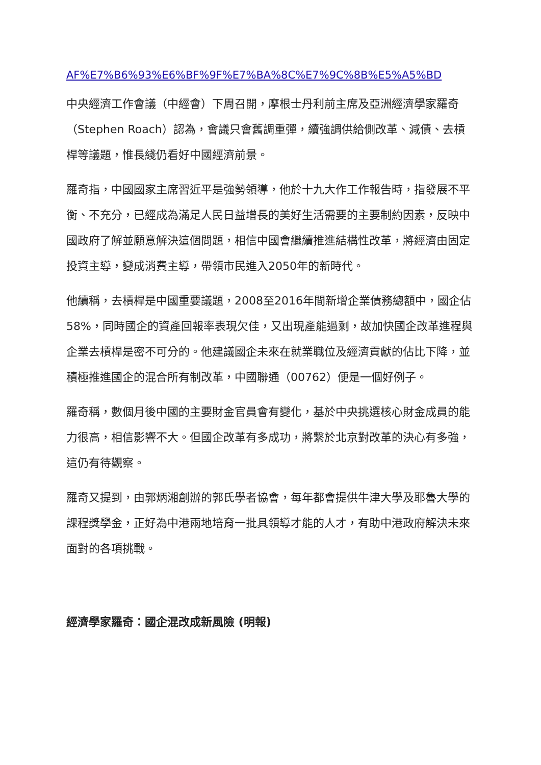AF%E7%B6%93%E6%BF%9F%E7%BA%8C%E7%9C%8B%E5%A5%BD
中央經濟工作會議（中經會）下周召開，摩根士丹利前主席及亞洲經濟學家羅奇（Stephen Roach）認為，會議只會舊調重彈，續強調供給側改革、減債、去槓桿等議題，惟長綫仍看好中國經濟前景。
羅奇指，中國國家主席習近平是強勢領導，他於十九大作工作報告時，指發展不平衡、不充分，已經成為滿足人民日益增長的美好生活需要的主要制約因素，反映中國政府了解並願意解決這個問題，相信中國會繼續推進結構性改革，將經濟由固定投資主導，變成消費主導，帶領市民進入2050年的新時代。
他續稱，去槓桿是中國重要議題，2008至2016年間新增企業債務總額中，國企佔58%，同時國企的資產回報率表現欠佳，又出現產能過剩，故加快國企改革進程與企業去槓桿是密不可分的。他建議國企未來在就業職位及經濟貢獻的佔比下降，並積極推進國企的混合所有制改革，中國聯通（00762）便是一個好例子。
羅奇稱，數個月後中國的主要財金官員會有變化，基於中央挑選核心財金成員的能力很高，相信影響不大。但國企改革有多成功，將繫於北京對改革的決心有多強，這仍有待觀察。
羅奇又提到，由郭炳湘創辦的郭氏學者協會，每年都會提供牛津大學及耶魯大學的課程獎學金，正好為中港兩地培育一批具領導才能的人才，有助中港政府解決未來面對的各項挑戰。
經濟學家羅奇：國企混改成新風險 (明報)